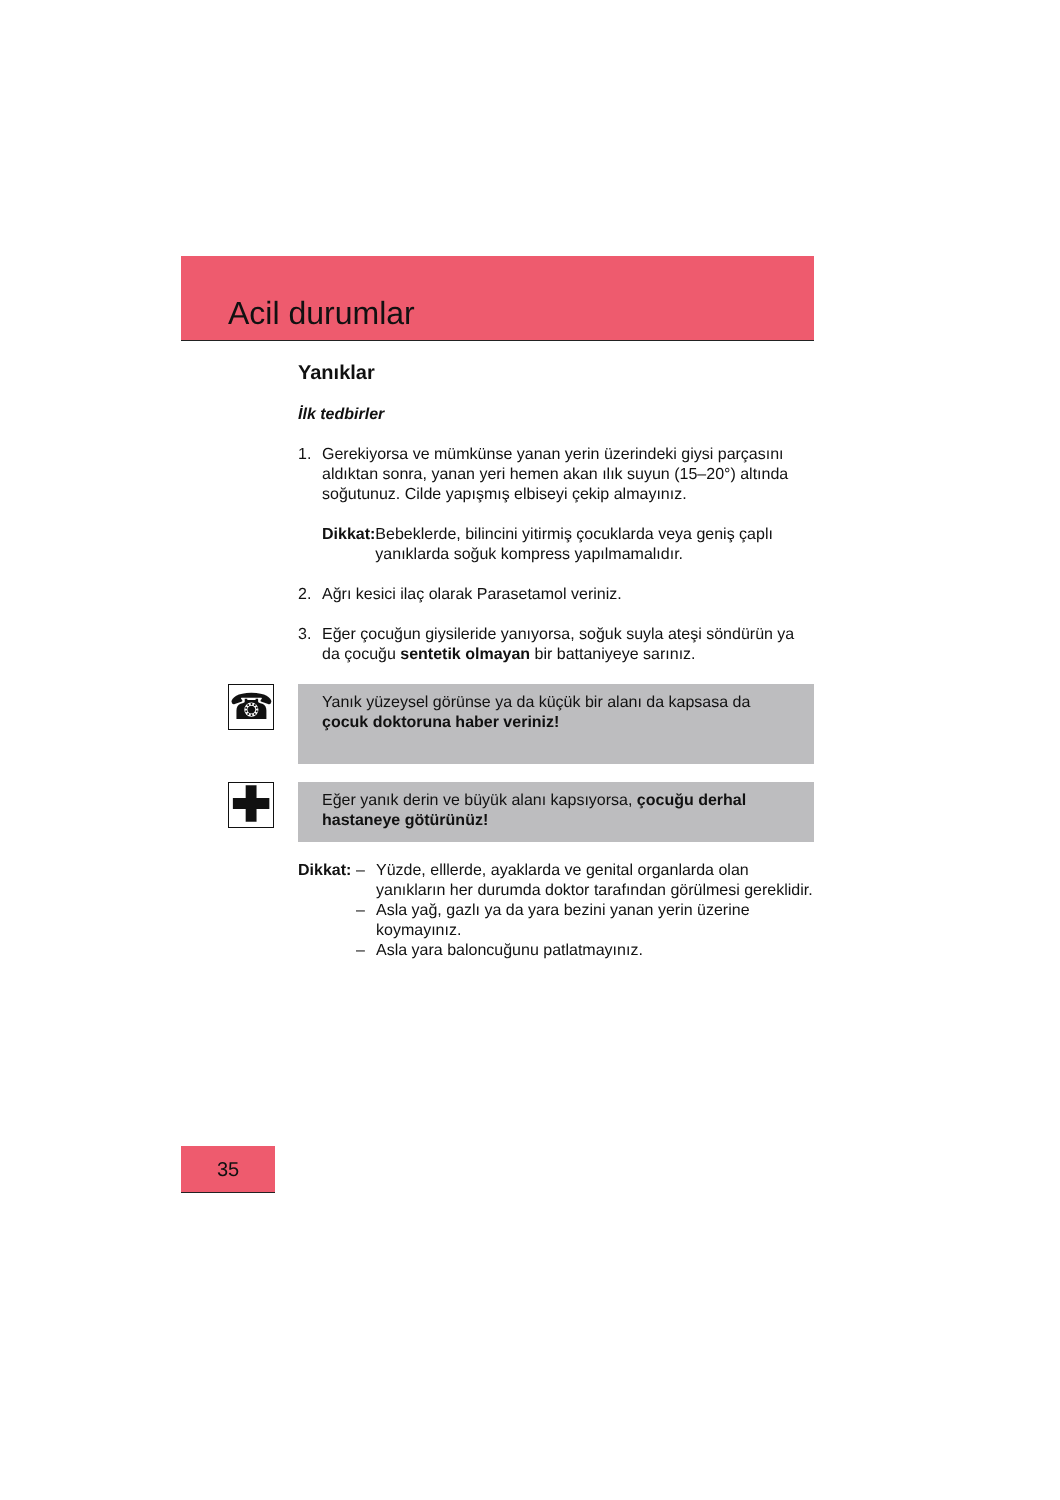Acil durumlar
Yanıklar
İlk tedbirler
1. Gerekiyorsa ve mümkünse yanan yerin üzerindeki giysi parçasını aldıktan sonra, yanan yeri hemen akan ılık suyun (15–20°) altında soğutunuz. Cilde yapışmış elbiseyi çekip almayınız.
Dikkat: Bebeklerde, bilincini yitirmiş çocuklarda veya geniş çaplı yanıklarda soğuk kompress yapılmamalıdır.
2. Ağrı kesici ilaç olarak Parasetamol veriniz.
3. Eğer çocuğun giysileride yanıyorsa, soğuk suyla ateşi söndürün ya da çocuğu sentetik olmayan bir battaniyeye sarınız.
☎
Yanık yüzeysel görünse ya da küçük bir alanı da kapsasa da çocuk doktoruna haber veriniz!
✚
Eğer yanık derin ve büyük alanı kapsıyorsa, çocuğu derhal hastaneye götürünüz!
Dikkat:
– Yüzde, elllerde, ayaklarda ve genital organlarda olan yanıkların her durumda doktor tarafından görülmesi gereklidir.
– Asla yağ, gazlı ya da yara bezini yanan yerin üzerine koymayınız.
– Asla yara baloncuğunu patlatmayınız.
35